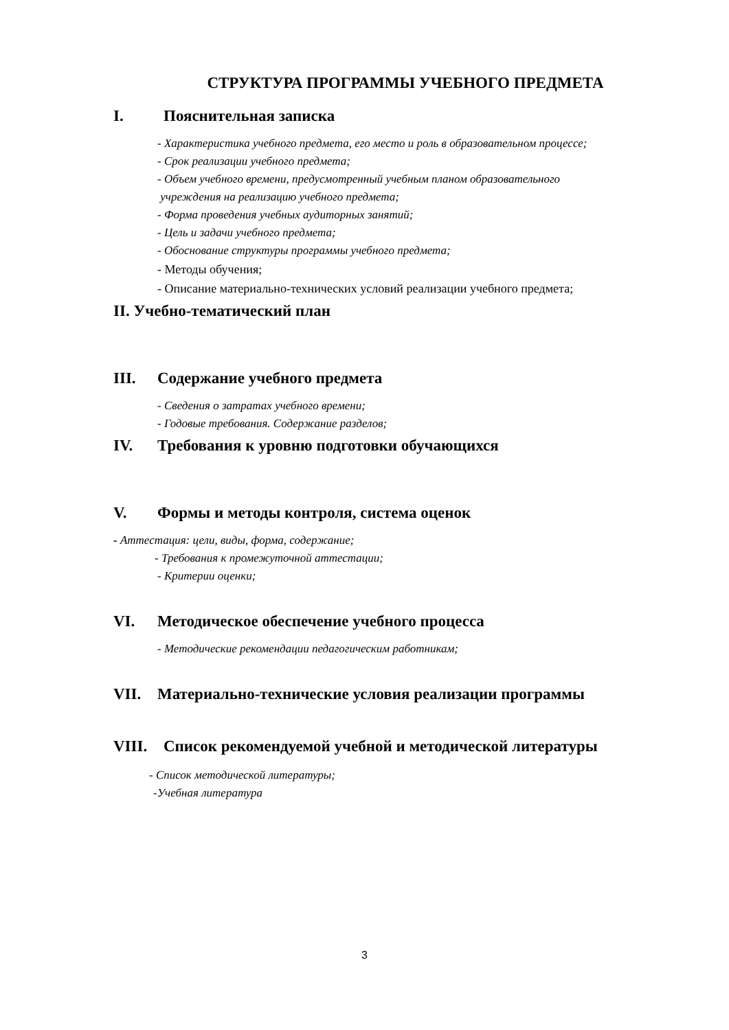СТРУКТУРА ПРОГРАММЫ УЧЕБНОГО ПРЕДМЕТА
I. Пояснительная записка
- Характеристика учебного предмета, его место и роль в образовательном процессе;
- Срок реализации учебного предмета;
- Объем учебного времени, предусмотренный учебным планом образовательного
учреждения на реализацию учебного предмета;
- Форма проведения учебных аудиторных занятий;
- Цель и задачи учебного предмета;
- Обоснование структуры программы учебного предмета;
- Методы обучения;
- Описание материально-технических условий реализации учебного предмета;
II. Учебно-тематический план
III. Содержание учебного предмета
- Сведения о затратах учебного времени;
- Годовые требования. Содержание разделов;
IV. Требования к уровню подготовки обучающихся
V. Формы и методы контроля, система оценок
- Аттестация: цели, виды, форма, содержание;
- Требования к промежуточной аттестации;
- Критерии оценки;
VI. Методическое обеспечение учебного процесса
- Методические рекомендации педагогическим работникам;
VII. Материально-технические условия реализации программы
VIII. Список рекомендуемой учебной и методической литературы
- Список методической литературы;
-Учебная литература
3